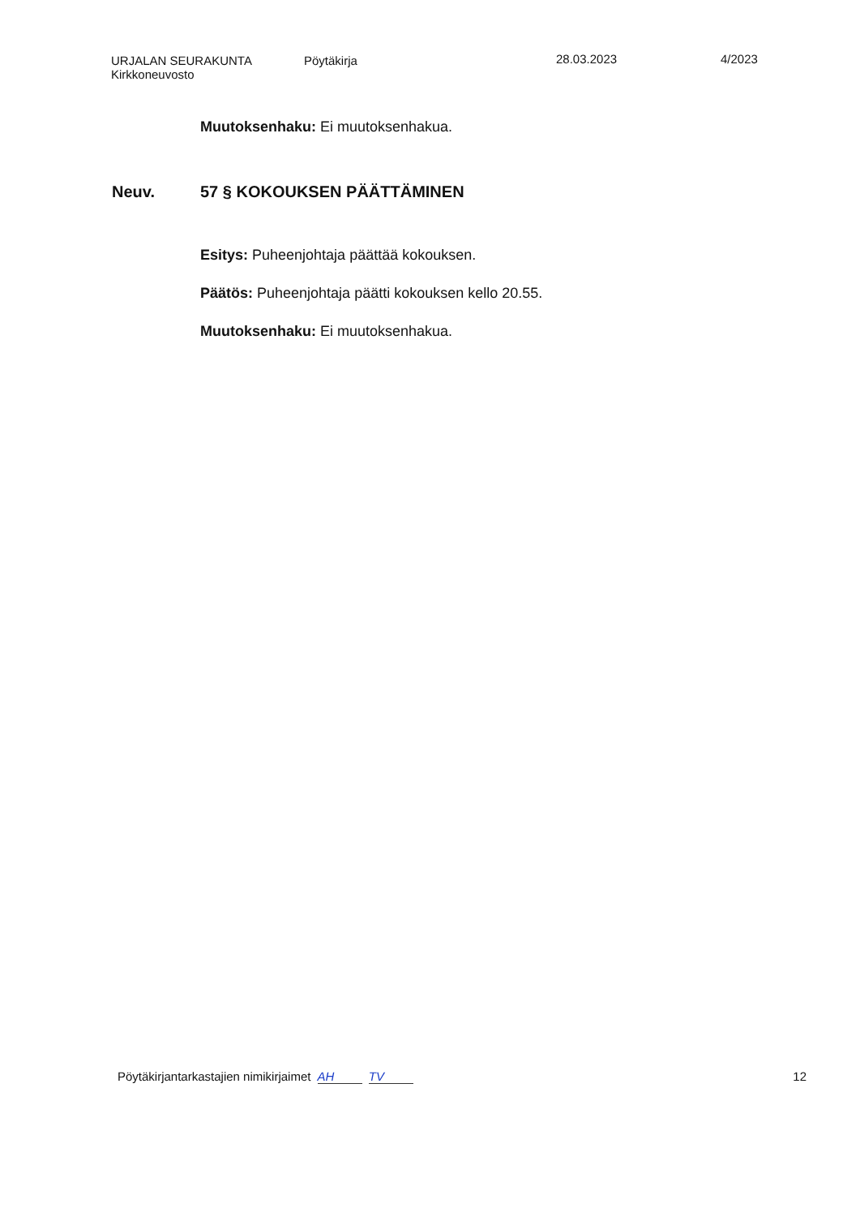URJALAN SEURAKUNTA
Kirkkoneuvosto
Pöytäkirja 28.03.2023 4/2023
Muutoksenhaku: Ei muutoksenhakua.
Neuv. 57 § KOKOUKSEN PÄÄTTÄMINEN
Esitys: Puheenjohtaja päättää kokouksen.
Päätös: Puheenjohtaja päätti kokouksen kello 20.55.
Muutoksenhaku: Ei muutoksenhakua.
Pöytäkirjantarkastajien nimikirjaimet AH TV 12